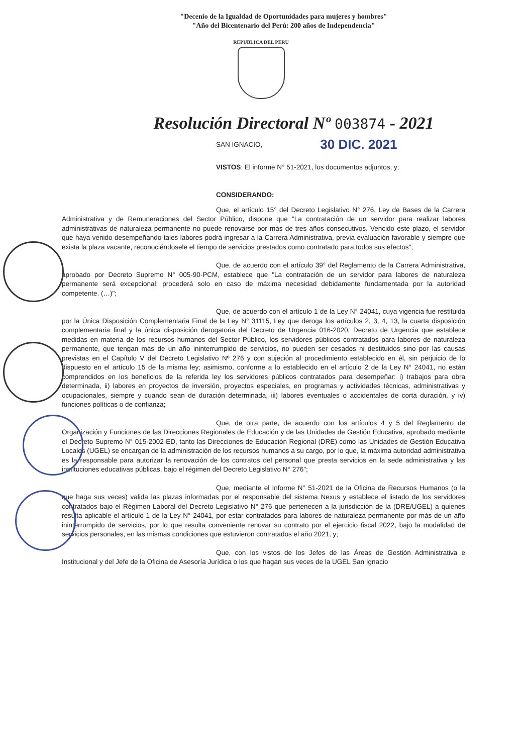"Decenio de la Igualdad de Oportunidades para mujeres y hombres"
"Año del Bicentenario del Perú: 200 años de Independencia"
REPUBLICA DEL PERU
Resolución Directoral Nº 003874 - 2021
SAN IGNACIO, 30 DIC. 2021
VISTOS: El informe N° 51-2021, los documentos adjuntos, y;
CONSIDERANDO:
Que, el artículo 15° del Decreto Legislativo N° 276, Ley de Bases de la Carrera Administrativa y de Remuneraciones del Sector Público, dispone que "La contratación de un servidor para realizar labores administrativas de naturaleza permanente no puede renovarse por más de tres años consecutivos. Vencido este plazo, el servidor que haya venido desempeñando tales labores podrá ingresar a la Carrera Administrativa, previa evaluación favorable y siempre que exista la plaza vacante, reconociéndosele el tiempo de servicios prestados como contratado para todos sus efectos";
Que, de acuerdo con el artículo 39° del Reglamento de la Carrera Administrativa, aprobado por Decreto Supremo N° 005-90-PCM, establece que "La contratación de un servidor para labores de naturaleza permanente será excepcional; procederá solo en caso de máxima necesidad debidamente fundamentada por la autoridad competente. (…)";
Que, de acuerdo con el artículo 1 de la Ley N° 24041, cuya vigencia fue restituida por la Única Disposición Complementaria Final de la Ley N° 31115, Ley que deroga los artículos 2, 3, 4, 13, la cuarta disposición complementaria final y la única disposición derogatoria del Decreto de Urgencia 016-2020, Decreto de Urgencia que establece medidas en materia de los recursos humanos del Sector Público, los servidores públicos contratados para labores de naturaleza permanente, que tengan más de un año ininterrumpido de servicios, no pueden ser cesados ni destituidos sino por las causas previstas en el Capítulo V del Decreto Legislativo Nº 276 y con sujeción al procedimiento establecido en él, sin perjuicio de lo dispuesto en el artículo 15 de la misma ley; asimismo, conforme a lo establecido en el artículo 2 de la Ley N° 24041, no están comprendidos en los beneficios de la referida ley los servidores públicos contratados para desempeñar: i) trabajos para obra determinada, ii) labores en proyectos de inversión, proyectos especiales, en programas y actividades técnicas, administrativas y ocupacionales, siempre y cuando sean de duración determinada, iii) labores eventuales o accidentales de corta duración, y iv) funciones políticas o de confianza;
Que, de otra parte, de acuerdo con los artículos 4 y 5 del Reglamento de Organización y Funciones de las Direcciones Regionales de Educación y de las Unidades de Gestión Educativa, aprobado mediante el Decreto Supremo N° 015-2002-ED, tanto las Direcciones de Educación Regional (DRE) como las Unidades de Gestión Educativa Locales (UGEL) se encargan de la administración de los recursos humanos a su cargo, por lo que, la máxima autoridad administrativa es la responsable para autorizar la renovación de los contratos del personal que presta servicios en la sede administrativa y las instituciones educativas públicas, bajo el régimen del Decreto Legislativo N° 276";
Que, mediante el Informe N° 51-2021 de la Oficina de Recursos Humanos (o la que haga sus veces) valida las plazas informadas por el responsable del sistema Nexus y establece el listado de los servidores contratados bajo el Régimen Laboral del Decreto Legislativo N° 276 que pertenecen a la jurisdicción de la (DRE/UGEL) a quienes resulta aplicable el artículo 1 de la Ley N° 24041, por estar contratados para labores de naturaleza permanente por más de un año ininterrumpido de servicios, por lo que resulta conveniente renovar su contrato por el ejercicio fiscal 2022, bajo la modalidad de servicios personales, en las mismas condiciones que estuvieron contratados el año 2021, y;
Que, con los vistos de los Jefes de las Áreas de Gestión Administrativa e Institucional y del Jefe de la Oficina de Asesoría Jurídica o los que hagan sus veces de la UGEL San Ignacio